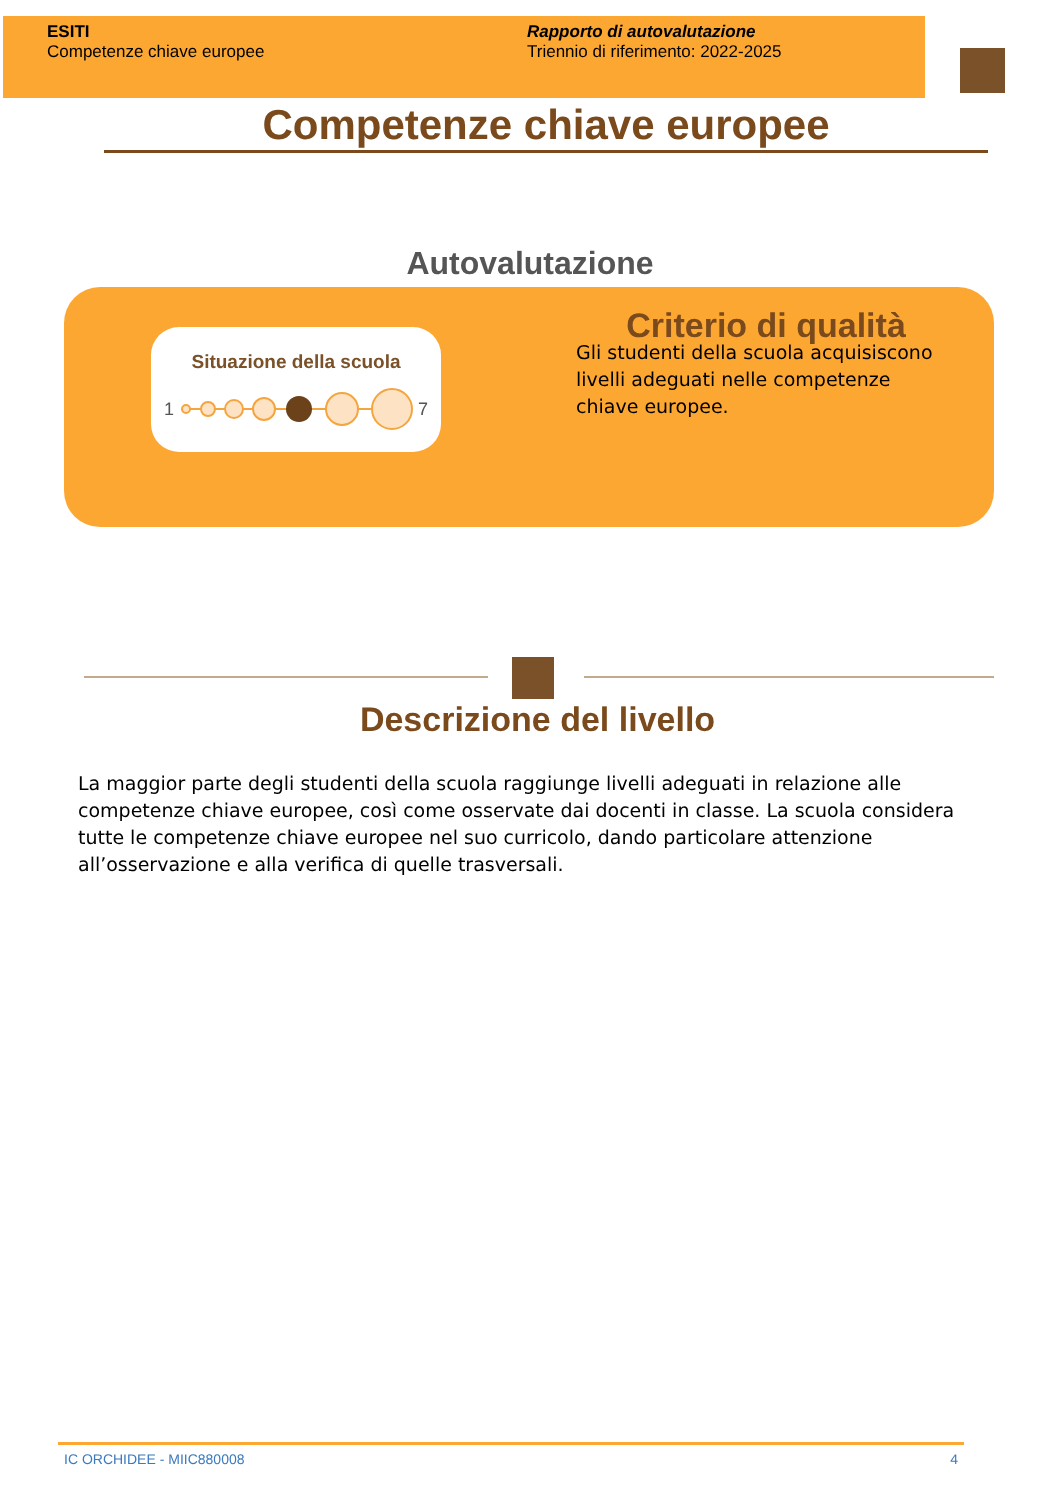ESITI
Competenze chiave europee
Rapporto di autovalutazione
Triennio di riferimento: 2022-2025
Competenze chiave europee
Autovalutazione
Situazione della scuola
1
7
Criterio di qualità
Gli studenti della scuola acquisiscono livelli adeguati nelle competenze chiave europee.
Descrizione del livello
La maggior parte degli studenti della scuola raggiunge livelli adeguati in relazione alle competenze chiave europee, così come osservate dai docenti in classe. La scuola considera tutte le competenze chiave europee nel suo curricolo, dando particolare attenzione all’osservazione e alla verifica di quelle trasversali.
IC ORCHIDEE - MIIC880008 4